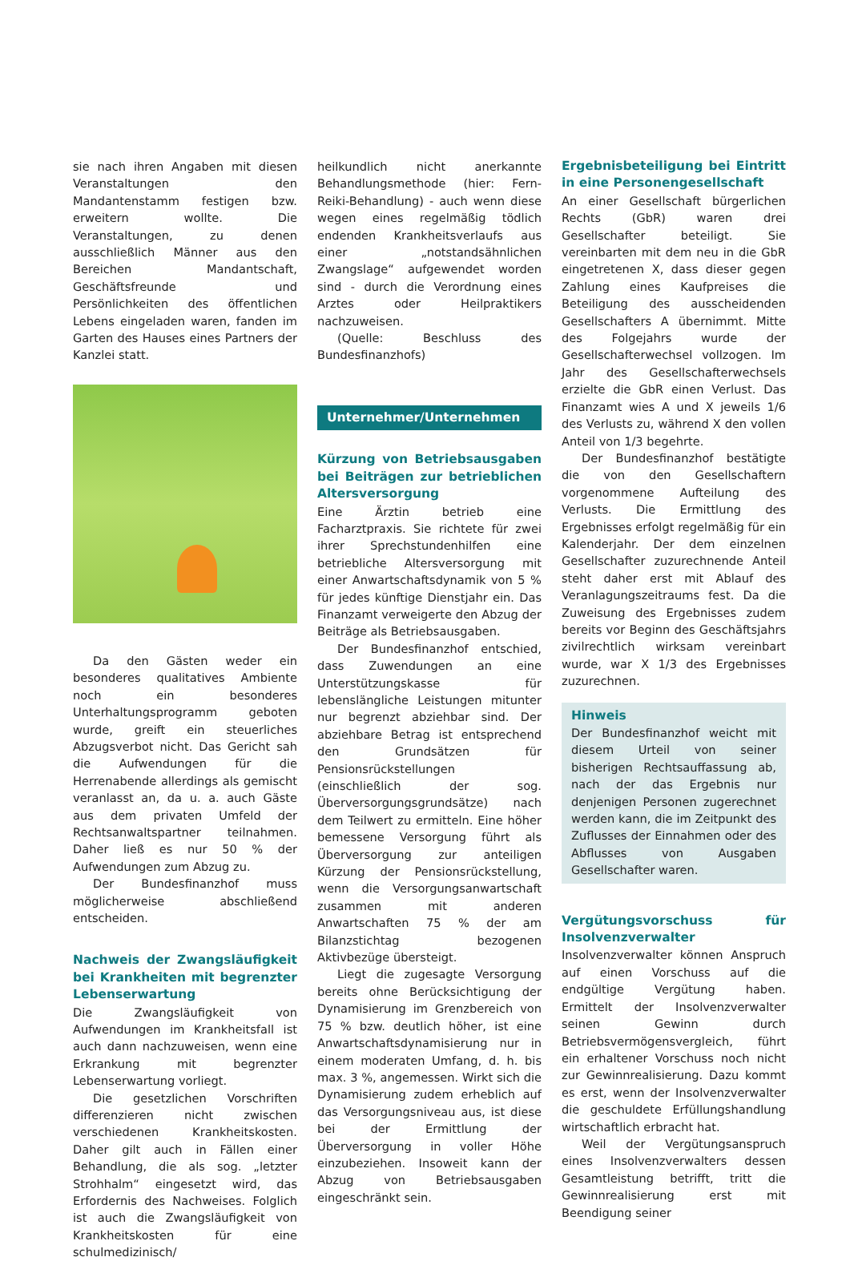sie nach ihren Angaben mit diesen Veranstaltungen den Mandantenstamm festigen bzw. erweitern wollte. Die Veranstaltungen, zu denen ausschließlich Männer aus den Bereichen Mandantschaft, Geschäftsfreunde und Persönlichkeiten des öffentlichen Lebens eingeladen waren, fanden im Garten des Hauses eines Partners der Kanzlei statt.
Da den Gästen weder ein besonderes qualitatives Ambiente noch ein besonderes Unterhaltungsprogramm geboten wurde, greift ein steuerliches Abzugsverbot nicht. Das Gericht sah die Aufwendungen für die Herrenabende allerdings als gemischt veranlasst an, da u. a. auch Gäste aus dem privaten Umfeld der Rechtsanwaltspartner teilnahmen. Daher ließ es nur 50 % der Aufwendungen zum Abzug zu.
Der Bundesfinanzhof muss möglicherweise abschließend entscheiden.
Nachweis der Zwangsläufigkeit bei Krankheiten mit begrenzter Lebenserwartung
Die Zwangsläufigkeit von Aufwendungen im Krankheitsfall ist auch dann nachzuweisen, wenn eine Erkrankung mit begrenzter Lebenserwartung vorliegt.
Die gesetzlichen Vorschriften differenzieren nicht zwischen verschiedenen Krankheitskosten. Daher gilt auch in Fällen einer Behandlung, die als sog. „letzter Strohhalm“ eingesetzt wird, das Erfordernis des Nachweises. Folglich ist auch die Zwangsläufigkeit von Krankheitskosten für eine schulmedizinisch/
heilkundlich nicht anerkannte Behandlungsmethode (hier: Fern-Reiki-Behandlung) - auch wenn diese wegen eines regelmäßig tödlich endenden Krankheitsverlaufs aus einer „notstandsähnlichen Zwangslage“ aufgewendet worden sind - durch die Verordnung eines Arztes oder Heilpraktikers nachzuweisen.
(Quelle: Beschluss des Bundesfinanzhofs)
Unternehmer/Unternehmen
Kürzung von Betriebsausgaben bei Beiträgen zur betrieblichen Altersversorgung
Eine Ärztin betrieb eine Facharztpraxis. Sie richtete für zwei ihrer Sprechstundenhilfen eine betriebliche Altersversorgung mit einer Anwartschaftsdynamik von 5 % für jedes künftige Dienstjahr ein. Das Finanzamt verweigerte den Abzug der Beiträge als Betriebsausgaben.
Der Bundesfinanzhof entschied, dass Zuwendungen an eine Unterstützungskasse für lebenslängliche Leistungen mitunter nur begrenzt abziehbar sind. Der abziehbare Betrag ist entsprechend den Grundsätzen für Pensionsrückstellungen (einschließlich der sog. Überversorgungsgrundsätze) nach dem Teilwert zu ermitteln. Eine höher bemessene Versorgung führt als Überversorgung zur anteiligen Kürzung der Pensionsrückstellung, wenn die Versorgungsanwartschaft zusammen mit anderen Anwartschaften 75 % der am Bilanzstichtag bezogenen Aktivbezüge übersteigt.
Liegt die zugesagte Versorgung bereits ohne Berücksichtigung der Dynamisierung im Grenzbereich von 75 % bzw. deutlich höher, ist eine Anwartschaftsdynamisierung nur in einem moderaten Umfang, d. h. bis max. 3 %, angemessen. Wirkt sich die Dynamisierung zudem erheblich auf das Versorgungsniveau aus, ist diese bei der Ermittlung der Überversorgung in voller Höhe einzubeziehen. Insoweit kann der Abzug von Betriebsausgaben eingeschränkt sein.
Ergebnisbeteiligung bei Eintritt in eine Personengesellschaft
An einer Gesellschaft bürgerlichen Rechts (GbR) waren drei Gesellschafter beteiligt. Sie vereinbarten mit dem neu in die GbR eingetretenen X, dass dieser gegen Zahlung eines Kaufpreises die Beteiligung des ausscheidenden Gesellschafters A übernimmt. Mitte des Folgejahrs wurde der Gesellschafterwechsel vollzogen. Im Jahr des Gesellschafterwechsels erzielte die GbR einen Verlust. Das Finanzamt wies A und X jeweils 1/6 des Verlusts zu, während X den vollen Anteil von 1/3 begehrte.
Der Bundesfinanzhof bestätigte die von den Gesellschaftern vorgenommene Aufteilung des Verlusts. Die Ermittlung des Ergebnisses erfolgt regelmäßig für ein Kalenderjahr. Der dem einzelnen Gesellschafter zuzurechnende Anteil steht daher erst mit Ablauf des Veranlagungszeitraums fest. Da die Zuweisung des Ergebnisses zudem bereits vor Beginn des Geschäftsjahrs zivilrechtlich wirksam vereinbart wurde, war X 1/3 des Ergebnisses zuzurechnen.
Hinweis
Der Bundesfinanzhof weicht mit diesem Urteil von seiner bisherigen Rechtsauffassung ab, nach der das Ergebnis nur denjenigen Personen zugerechnet werden kann, die im Zeitpunkt des Zuflusses der Einnahmen oder des Abflusses von Ausgaben Gesellschafter waren.
Vergütungsvorschuss für Insolvenzverwalter
Insolvenzverwalter können Anspruch auf einen Vorschuss auf die endgültige Vergütung haben. Ermittelt der Insolvenzverwalter seinen Gewinn durch Betriebsvermögensvergleich, führt ein erhaltener Vorschuss noch nicht zur Gewinnrealisierung. Dazu kommt es erst, wenn der Insolvenzverwalter die geschuldete Erfüllungshandlung wirtschaftlich erbracht hat.
Weil der Vergütungsanspruch eines Insolvenzverwalters dessen Gesamtleistung betrifft, tritt die Gewinnrealisierung erst mit Beendigung seiner